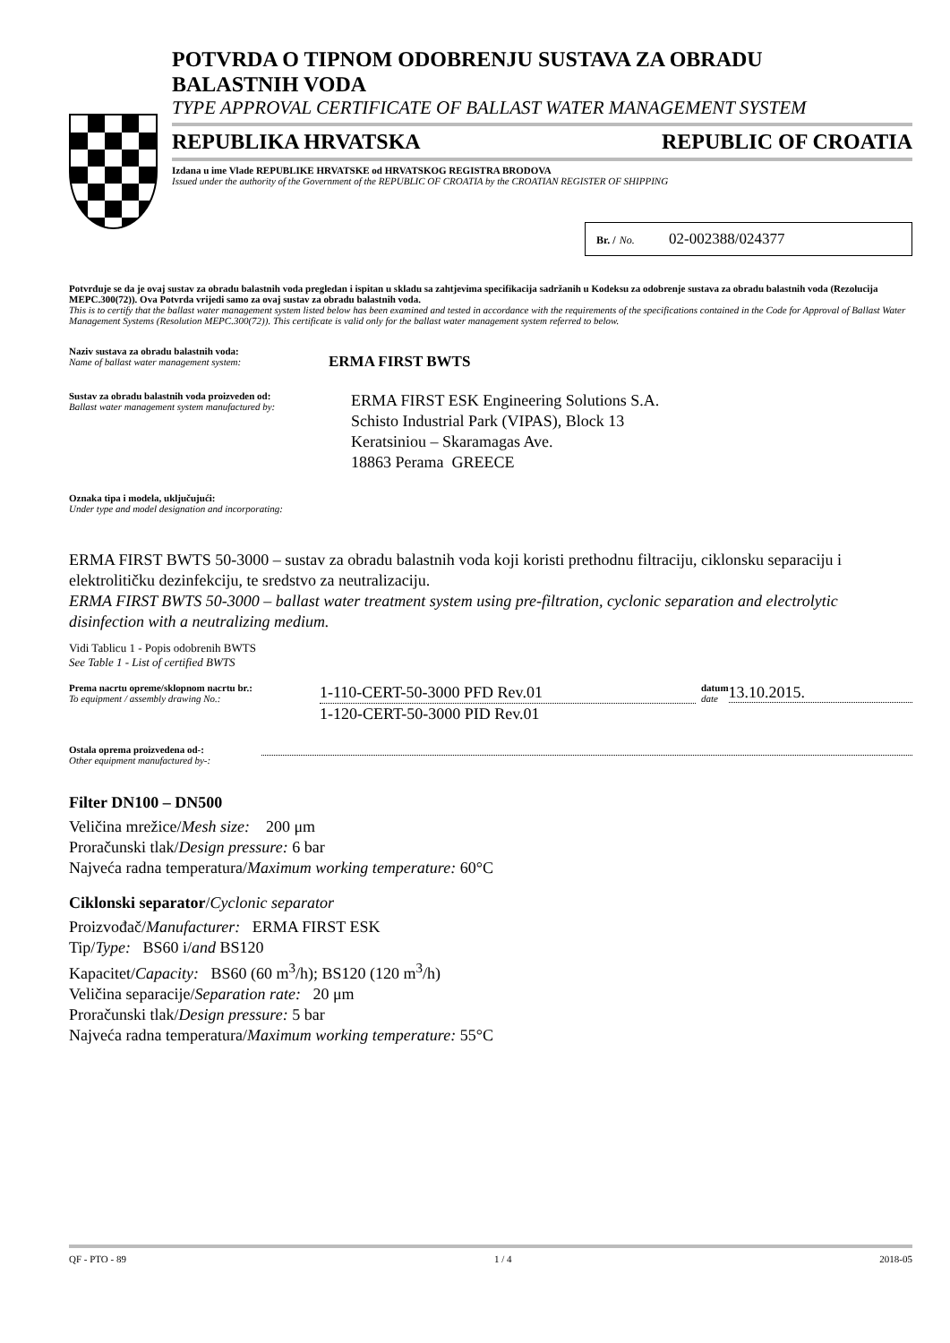POTVRDA O TIPNOM ODOBRENJU SUSTAVA ZA OBRADU
BALASTNIH VODA
TYPE APPROVAL CERTIFICATE OF BALLAST WATER MANAGEMENT SYSTEM
REPUBLIKA HRVATSKA REPUBLIC OF CROATIA
Izdana u ime Vlade REPUBLIKE HRVATSKE od HRVATSKOG REGISTRA BRODOVA
Issued under the authority of the Government of the REPUBLIC OF CROATIA by the CROATIAN REGISTER OF SHIPPING
Br. / No. 02-002388/024377
Potvrđuje se da je ovaj sustav za obradu balastnih voda pregledan i ispitan u skladu sa zahtjevima specifikacija sadržanih u Kodeksu za odobrenje sustava za obradu balastnih voda (Rezolucija MEPC.300(72)). Ova Potvrda vrijedi samo za ovaj sustav za obradu balastnih voda.
This is to certify that the ballast water management system listed below has been examined and tested in accordance with the requirements of the specifications contained in the Code for Approval of Ballast Water Management Systems (Resolution MEPC.300(72)). This certificate is valid only for the ballast water management system referred to below.
Naziv sustava za obradu balastnih voda:
Name of ballast water management system:
ERMA FIRST BWTS
Sustav za obradu balastnih voda proizveden od:
Ballast water management system manufactured by:
ERMA FIRST ESK Engineering Solutions S.A.
Schisto Industrial Park (VIPAS), Block 13
Keratsiniou – Skaramagas Ave.
18863 Perama GREECE
Oznaka tipa i modela, uključujući:
Under type and model designation and incorporating:
ERMA FIRST BWTS 50-3000 – sustav za obradu balastnih voda koji koristi prethodnu filtraciju, ciklonsku separaciju i elektrolitičku dezinfekciju, te sredstvo za neutralizaciju.
ERMA FIRST BWTS 50-3000 – ballast water treatment system using pre-filtration, cyclonic separation and electrolytic disinfection with a neutralizing medium.
Vidi Tablicu 1 - Popis odobrenih BWTS
See Table 1 - List of certified BWTS
Prema nacrtu opreme/sklopnom nacrtu br.:
To equipment / assembly drawing No.:
1-110-CERT-50-3000 PFD Rev.01
1-120-CERT-50-3000 PID Rev.01
datum
date
13.10.2015.
Ostala oprema proizvedena od-:
Other equipment manufactured by-:
Filter DN100 – DN500
Veličina mrežice/Mesh size: 200 μm
Proračunski tlak/Design pressure: 6 bar
Najveća radna temperatura/Maximum working temperature: 60°C
Ciklonski separator/Cyclonic separator
Proizvođač/Manufacturer: ERMA FIRST ESK
Tip/Type: BS60 i/and BS120
Kapacitet/Capacity: BS60 (60 m<sup>3</sup>/h); BS120 (120 m<sup>3</sup>/h)
Veličina separacije/Separation rate: 20 μm
Proračunski tlak/Design pressure: 5 bar
Najveća radna temperatura/Maximum working temperature: 55°C
QF - PTO - 89 1 / 4 2018-05